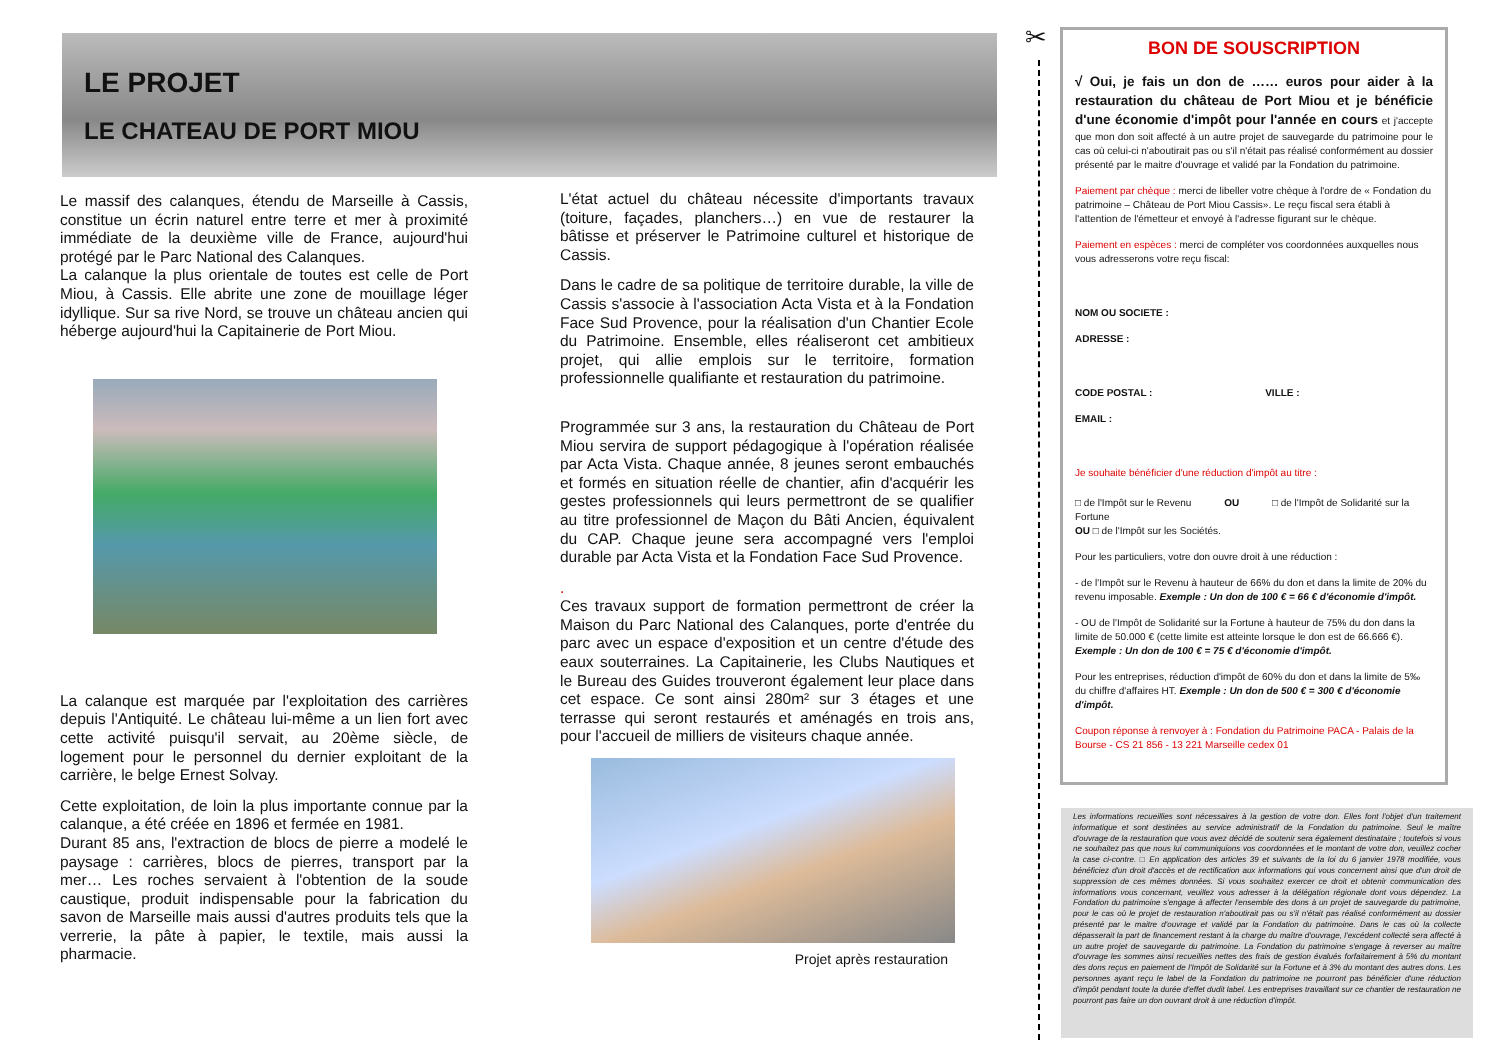LE PROJET
LE CHATEAU DE PORT MIOU
Le massif des calanques, étendu de Marseille à Cassis, constitue un écrin naturel entre terre et mer à proximité immédiate de la deuxième ville de France, aujourd'hui protégé par le Parc National des Calanques.
La calanque la plus orientale de toutes est celle de Port Miou, à Cassis. Elle abrite une zone de mouillage léger idyllique. Sur sa rive Nord, se trouve un château ancien qui héberge aujourd'hui la Capitainerie de Port Miou.
La calanque est marquée par l'exploitation des carrières depuis l'Antiquité. Le château lui-même a un lien fort avec cette activité puisqu'il servait, au 20ème siècle, de logement pour le personnel du dernier exploitant de la carrière, le belge Ernest Solvay.
Cette exploitation, de loin la plus importante connue par la calanque, a été créée en 1896 et fermée en 1981.
Durant 85 ans, l'extraction de blocs de pierre a modelé le paysage : carrières, blocs de pierres, transport par la mer… Les roches servaient à l'obtention de la soude caustique, produit indispensable pour la fabrication du savon de Marseille mais aussi d'autres produits tels que la verrerie, la pâte à papier, le textile, mais aussi la pharmacie.
L'état actuel du château nécessite d'importants travaux (toiture, façades, planchers…) en vue de restaurer la bâtisse et préserver le Patrimoine culturel et historique de Cassis.
Dans le cadre de sa politique de territoire durable, la ville de Cassis s'associe à l'association Acta Vista et à la Fondation Face Sud Provence, pour la réalisation d'un Chantier Ecole du Patrimoine. Ensemble, elles réaliseront cet ambitieux projet, qui allie emplois sur le territoire, formation professionnelle qualifiante et restauration du patrimoine.
Programmée sur 3 ans, la restauration du Château de Port Miou servira de support pédagogique à l'opération réalisée par Acta Vista. Chaque année, 8 jeunes seront embauchés et formés en situation réelle de chantier, afin d'acquérir les gestes professionnels qui leurs permettront de se qualifier au titre professionnel de Maçon du Bâti Ancien, équivalent du CAP. Chaque jeune sera accompagné vers l'emploi durable par Acta Vista et la Fondation Face Sud Provence.
.
Ces travaux support de formation permettront de créer la Maison du Parc National des Calanques, porte d'entrée du parc avec un espace d'exposition et un centre d'étude des eaux souterraines. La Capitainerie, les Clubs Nautiques et le Bureau des Guides trouveront également leur place dans cet espace. Ce sont ainsi 280m² sur 3 étages et une terrasse qui seront restaurés et aménagés en trois ans, pour l'accueil de milliers de visiteurs chaque année.
Projet après restauration
✂
BON DE SOUSCRIPTION
√ Oui, je fais un don de …… euros pour aider à la restauration du château de Port Miou et je bénéficie d'une économie d'impôt pour l'année en cours et j'accepte que mon don soit affecté à un autre projet de sauvegarde du patrimoine pour le cas où celui-ci n'aboutirait pas ou s'il n'était pas réalisé conformément au dossier présenté par le maitre d'ouvrage et validé par la Fondation du patrimoine.
Paiement par chèque : merci de libeller votre chèque à l'ordre de « Fondation du patrimoine – Château de Port Miou Cassis». Le reçu fiscal sera établi à l'attention de l'émetteur et envoyé à l'adresse figurant sur le chèque.
Paiement en espèces : merci de compléter vos coordonnées auxquelles nous vous adresserons votre reçu fiscal:
NOM OU SOCIETE :
ADRESSE :
CODE POSTAL : VILLE :
EMAIL :
Je souhaite bénéficier d'une réduction d'impôt au titre :
□ de l'Impôt sur le Revenu OU □ de l'Impôt de Solidarité sur la Fortune
OU □ de l'Impôt sur les Sociétés.
Pour les particuliers, votre don ouvre droit à une réduction :
- de l'Impôt sur le Revenu à hauteur de 66% du don et dans la limite de 20% du revenu imposable. Exemple : Un don de 100 € = 66 € d'économie d'impôt.
- OU de l'Impôt de Solidarité sur la Fortune à hauteur de 75% du don dans la limite de 50.000 € (cette limite est atteinte lorsque le don est de 66.666 €). Exemple : Un don de 100 € = 75 € d'économie d'impôt.
Pour les entreprises, réduction d'impôt de 60% du don et dans la limite de 5‰ du chiffre d'affaires HT. Exemple : Un don de 500 € = 300 € d'économie d'impôt.
Coupon réponse à renvoyer à : Fondation du Patrimoine PACA - Palais de la Bourse - CS 21 856 - 13 221 Marseille cedex 01
Les informations recueillies sont nécessaires à la gestion de votre don. Elles font l'objet d'un traitement informatique et sont destinées au service administratif de la Fondation du patrimoine. Seul le maître d'ouvrage de la restauration que vous avez décidé de soutenir sera également destinataire ; toutefois si vous ne souhaitez pas que nous lui communiquions vos coordonnées et le montant de votre don, veuillez cocher la case ci-contre. □ En application des articles 39 et suivants de la loi du 6 janvier 1978 modifiée, vous bénéficiez d'un droit d'accès et de rectification aux informations qui vous concernent ainsi que d'un droit de suppression de ces mêmes données. Si vous souhaitez exercer ce droit et obtenir communication des informations vous concernant, veuillez vous adresser à la délégation régionale dont vous dépendez. La Fondation du patrimoine s'engage à affecter l'ensemble des dons à un projet de sauvegarde du patrimoine, pour le cas où le projet de restauration n'aboutirait pas ou s'il n'était pas réalisé conformément au dossier présenté par le maitre d'ouvrage et validé par la Fondation du patrimoine. Dans le cas où la collecte dépasserait la part de financement restant à la charge du maître d'ouvrage, l'excédent collecté sera affecté à un autre projet de sauvegarde du patrimoine. La Fondation du patrimoine s'engage à reverser au maître d'ouvrage les sommes ainsi recueillies nettes des frais de gestion évalués forfaitairement à 5% du montant des dons reçus en paiement de l'Impôt de Solidarité sur la Fortune et à 3% du montant des autres dons. Les personnes ayant reçu le label de la Fondation du patrimoine ne pourront pas bénéficier d'une réduction d'impôt pendant toute la durée d'effet dudit label. Les entreprises travaillant sur ce chantier de restauration ne pourront pas faire un don ouvrant droit à une réduction d'impôt.